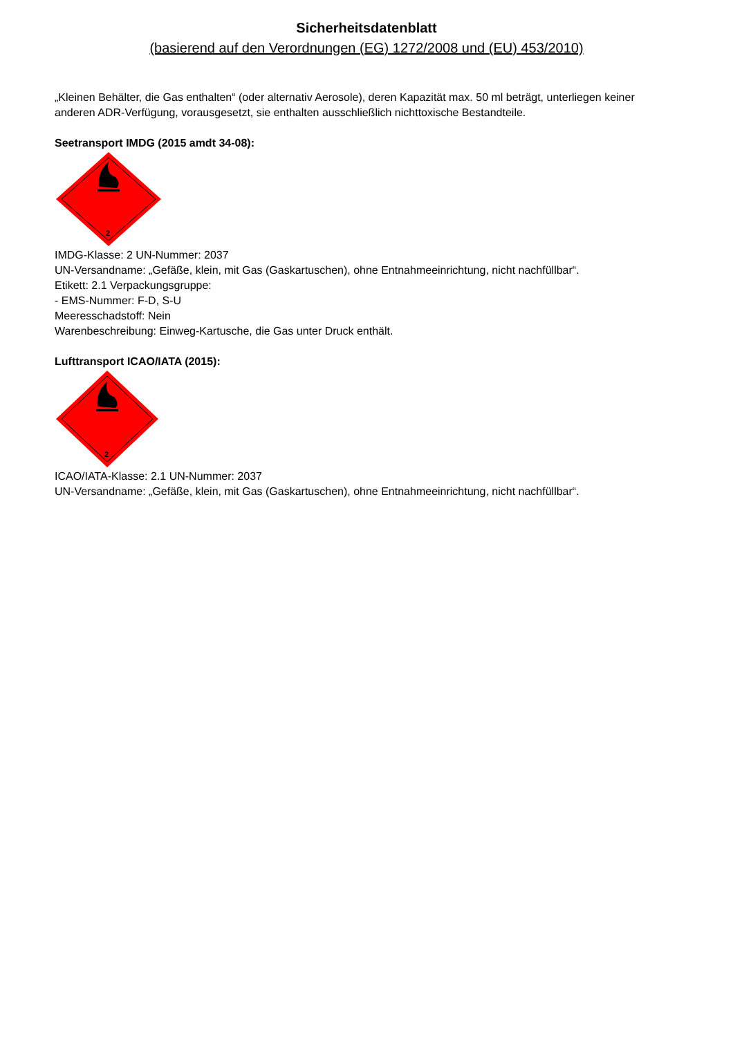Sicherheitsdatenblatt
(basierend auf den Verordnungen (EG) 1272/2008 und (EU) 453/2010)
„Kleinen Behälter, die Gas enthalten“ (oder alternativ Aerosole), deren Kapazität max. 50 ml beträgt, unterliegen keiner anderen ADR-Verfügung, vorausgesetzt, sie enthalten ausschließlich nichttoxische Bestandteile.
Seetransport IMDG (2015 amdt 34-08):
2
IMDG-Klasse: 2 UN-Nummer: 2037
UN-Versandname: „Gefäße, klein, mit Gas (Gaskartuschen), ohne Entnahmeeinrichtung, nicht nachfüllbar“.
Etikett: 2.1 Verpackungsgruppe:
- EMS-Nummer: F-D, S-U
Meeresschadstoff: Nein
Warenbeschreibung: Einweg-Kartusche, die Gas unter Druck enthält.
Lufttransport ICAO/IATA (2015):
2
ICAO/IATA-Klasse: 2.1 UN-Nummer: 2037
UN-Versandname: „Gefäße, klein, mit Gas (Gaskartuschen), ohne Entnahmeeinrichtung, nicht nachfüllbar“.